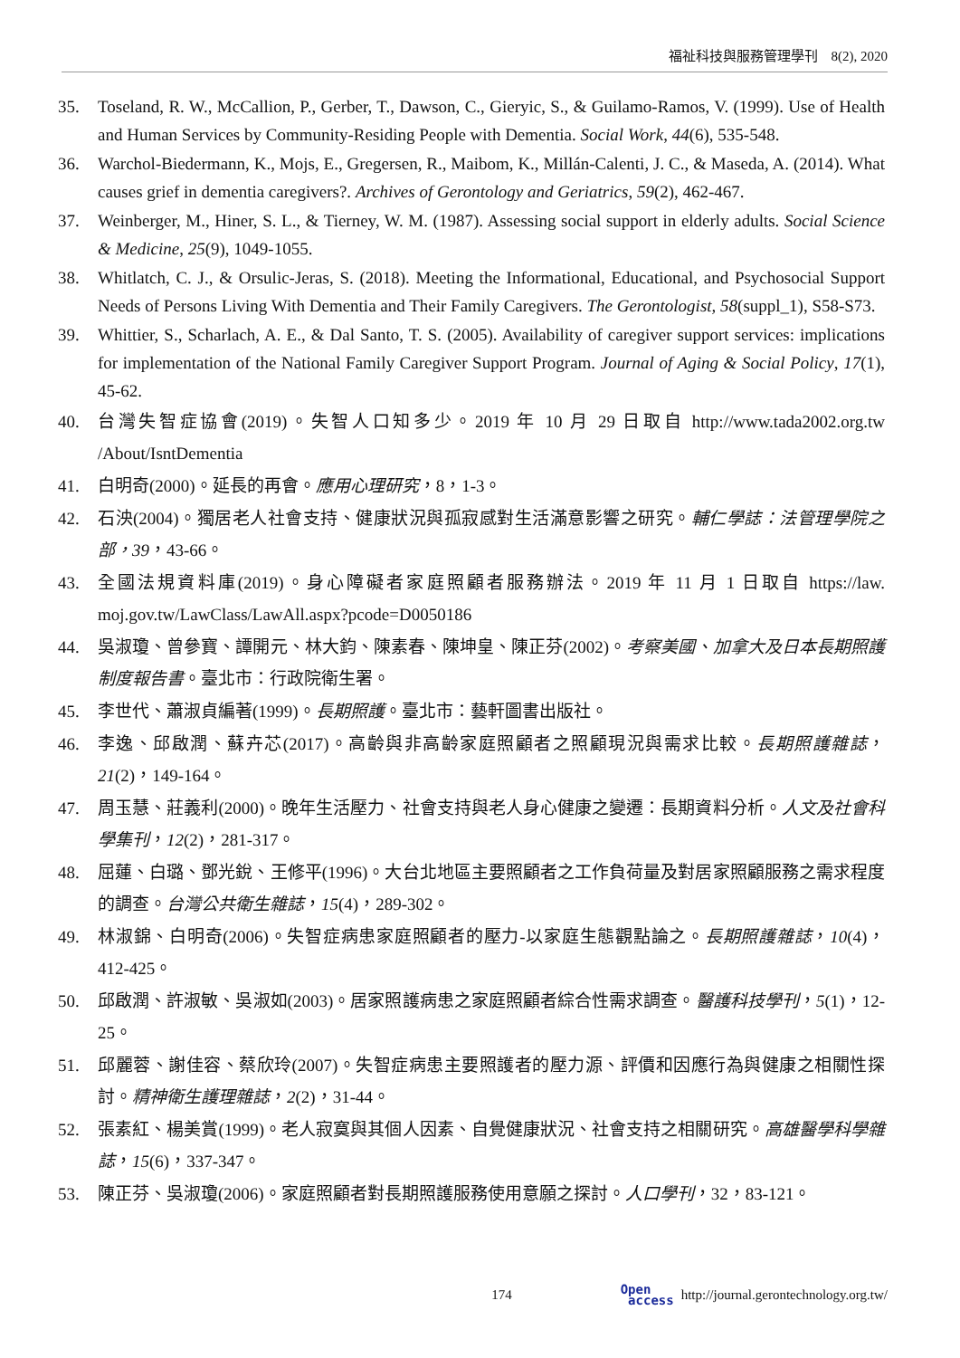福祉科技與服務管理學刊　8(2), 2020
35. Toseland, R. W., McCallion, P., Gerber, T., Dawson, C., Gieryic, S., & Guilamo-Ramos, V. (1999). Use of Health and Human Services by Community-Residing People with Dementia. Social Work, 44(6), 535-548.
36. Warchol-Biedermann, K., Mojs, E., Gregersen, R., Maibom, K., Millán-Calenti, J. C., & Maseda, A. (2014). What causes grief in dementia caregivers?. Archives of Gerontology and Geriatrics, 59(2), 462-467.
37. Weinberger, M., Hiner, S. L., & Tierney, W. M. (1987). Assessing social support in elderly adults. Social Science & Medicine, 25(9), 1049-1055.
38. Whitlatch, C. J., & Orsulic-Jeras, S. (2018). Meeting the Informational, Educational, and Psychosocial Support Needs of Persons Living With Dementia and Their Family Caregivers. The Gerontologist, 58(suppl_1), S58-S73.
39. Whittier, S., Scharlach, A. E., & Dal Santo, T. S. (2005). Availability of caregiver support services: implications for implementation of the National Family Caregiver Support Program. Journal of Aging & Social Policy, 17(1), 45-62.
40. 台灣失智症協會(2019)。失智人口知多少。2019 年 10 月 29 日取自 http://www.tada2002.org.tw /About/IsntDementia
41. 白明奇(2000)。延長的再會。應用心理研究，8，1-3。
42. 石泱(2004)。獨居老人社會支持、健康狀況與孤寂感對生活滿意影響之研究。輔仁學誌：法管理學院之部，39，43-66。
43. 全國法規資料庫(2019)。身心障礙者家庭照顧者服務辦法。2019 年 11 月 1 日取自 https://law. moj.gov.tw/LawClass/LawAll.aspx?pcode=D0050186
44. 吳淑瓊、曾參寶、譚開元、林大鈞、陳素春、陳坤皇、陳正芬(2002)。考察美國、加拿大及日本長期照護制度報告書。臺北市：行政院衛生署。
45. 李世代、蕭淑貞編著(1999)。長期照護。臺北市：藝軒圖書出版社。
46. 李逸、邱啟潤、蘇卉芯(2017)。高齡與非高齡家庭照顧者之照顧現況與需求比較。長期照護雜誌，21(2)，149-164。
47. 周玉慧、莊義利(2000)。晚年生活壓力、社會支持與老人身心健康之變遷：長期資料分析。人文及社會科學集刊，12(2)，281-317。
48. 屈蓮、白璐、鄧光銳、王修平(1996)。大台北地區主要照顧者之工作負荷量及對居家照顧服務之需求程度的調查。台灣公共衛生雜誌，15(4)，289-302。
49. 林淑錦、白明奇(2006)。失智症病患家庭照顧者的壓力-以家庭生態觀點論之。長期照護雜誌，10(4)，412-425。
50. 邱啟潤、許淑敏、吳淑如(2003)。居家照護病患之家庭照顧者綜合性需求調查。醫護科技學刊，5(1)，12-25。
51. 邱麗蓉、謝佳容、蔡欣玲(2007)。失智症病患主要照護者的壓力源、評價和因應行為與健康之相關性探討。精神衛生護理雜誌，2(2)，31-44。
52. 張素紅、楊美賞(1999)。老人寂寞與其個人因素、自覺健康狀況、社會支持之相關研究。高雄醫學科學雜誌，15(6)，337-347。
53. 陳正芬、吳淑瓊(2006)。家庭照顧者對長期照護服務使用意願之探討。人口學刊，32，83-121。
174 Open
access http://journal.gerontechnology.org.tw/